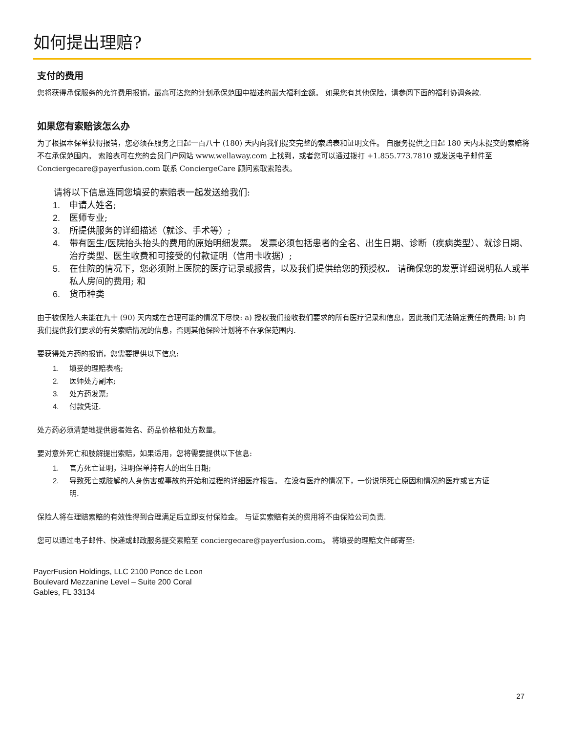如何提出理赔?
支付的费用
您将获得承保服务的允许费用报销，最高可达您的计划承保范围中描述的最大福利金额。 如果您有其他保险，请参阅下面的福利协调条款.
如果您有索赔该怎么办
为了根据本保单获得报销，您必须在服务之日起一百八十 (180) 天内向我们提交完整的索赔表和证明文件。 自服务提供之日起 180 天内未提交的索赔将不在承保范围内。 索赔表可在您的会员门户网站 www.wellaway.com 上找到，或者您可以通过拨打 +1.855.773.7810 或发送电子邮件至 Conciergecare@payerfusion.com 联系 ConciergeCare 顾问索取索赔表。
请将以下信息连同您填妥的索赔表一起发送给我们:
1. 申请人姓名;
2. 医师专业;
3. 所提供服务的详细描述（就诊、手术等）;
4. 带有医生/医院抬头抬头的费用的原始明细发票。 发票必须包括患者的全名、出生日期、诊断（疾病类型）、就诊日期、治疗类型、医生收费和可接受的付款证明（信用卡收据）;
5. 在住院的情况下，您必须附上医院的医疗记录或报告，以及我们提供给您的预授权。 请确保您的发票详细说明私人或半私人房间的费用; 和
6. 货币种类
由于被保险人未能在九十 (90) 天内或在合理可能的情况下尽快: a) 授权我们接收我们要求的所有医疗记录和信息，因此我们无法确定责任的费用; b) 向我们提供我们要求的有关索赔情况的信息，否则其他保险计划将不在承保范围内.
要获得处方药的报销，您需要提供以下信息:
1. 填妥的理赔表格;
2. 医师处方副本;
3. 处方药发票;
4. 付款凭证.
处方药必须清楚地提供患者姓名、药品价格和处方数量。
要对意外死亡和肢解提出索赔，如果适用，您将需要提供以下信息:
1. 官方死亡证明，注明保单持有人的出生日期;
2. 导致死亡或肢解的人身伤害或事故的开始和过程的详细医疗报告。 在没有医疗的情况下，一份说明死亡原因和情况的医疗或官方证明.
保险人将在理赔索赔的有效性得到合理满足后立即支付保险金。 与证实索赔有关的费用将不由保险公司负责.
您可以通过电子邮件、快递或邮政服务提交索赔至 conciergecare@payerfusion.com。 将填妥的理赔文件邮寄至:
PayerFusion Holdings, LLC 2100 Ponce de Leon
Boulevard Mezzanine Level – Suite 200 Coral
Gables, FL 33134
27